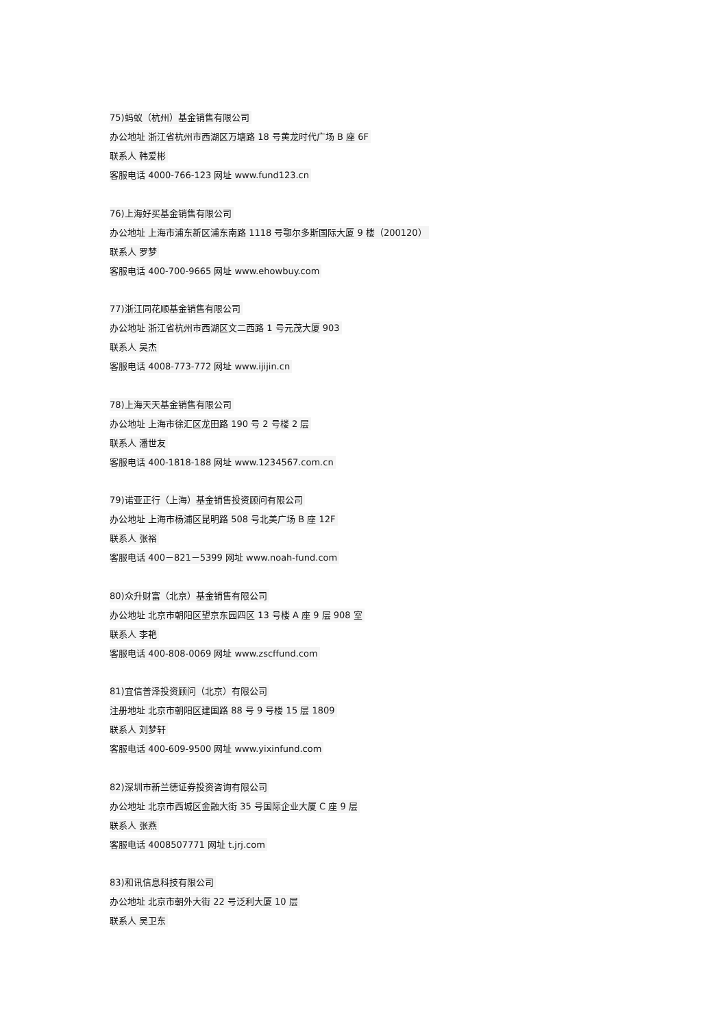75)蚂蚁（杭州）基金销售有限公司
办公地址 浙江省杭州市西湖区万塘路 18 号黄龙时代广场 B 座 6F
联系人 韩爱彬
客服电话 4000-766-123 网址 www.fund123.cn
76)上海好买基金销售有限公司
办公地址 上海市浦东新区浦东南路 1118 号鄂尔多斯国际大厦 9 楼（200120）
联系人 罗梦
客服电话 400-700-9665 网址 www.ehowbuy.com
77)浙江同花顺基金销售有限公司
办公地址 浙江省杭州市西湖区文二西路 1 号元茂大厦 903
联系人 吴杰
客服电话 4008-773-772 网址 www.ijijin.cn
78)上海天天基金销售有限公司
办公地址 上海市徐汇区龙田路 190 号 2 号楼 2 层
联系人 潘世友
客服电话 400-1818-188 网址 www.1234567.com.cn
79)诺亚正行（上海）基金销售投资顾问有限公司
办公地址 上海市杨浦区昆明路 508 号北美广场 B 座 12F
联系人 张裕
客服电话 400－821－5399 网址 www.noah-fund.com
80)众升财富（北京）基金销售有限公司
办公地址 北京市朝阳区望京东园四区 13 号楼 A 座 9 层 908 室
联系人 李艳
客服电话 400-808-0069 网址 www.zscffund.com
81)宜信普泽投资顾问（北京）有限公司
注册地址 北京市朝阳区建国路 88 号 9 号楼 15 层 1809
联系人 刘梦轩
客服电话 400-609-9500 网址 www.yixinfund.com
82)深圳市新兰德证券投资咨询有限公司
办公地址 北京市西城区金融大街 35 号国际企业大厦 C 座 9 层
联系人 张燕
客服电话 4008507771 网址 t.jrj.com
83)和讯信息科技有限公司
办公地址 北京市朝外大街 22 号泛利大厦 10 层
联系人 吴卫东